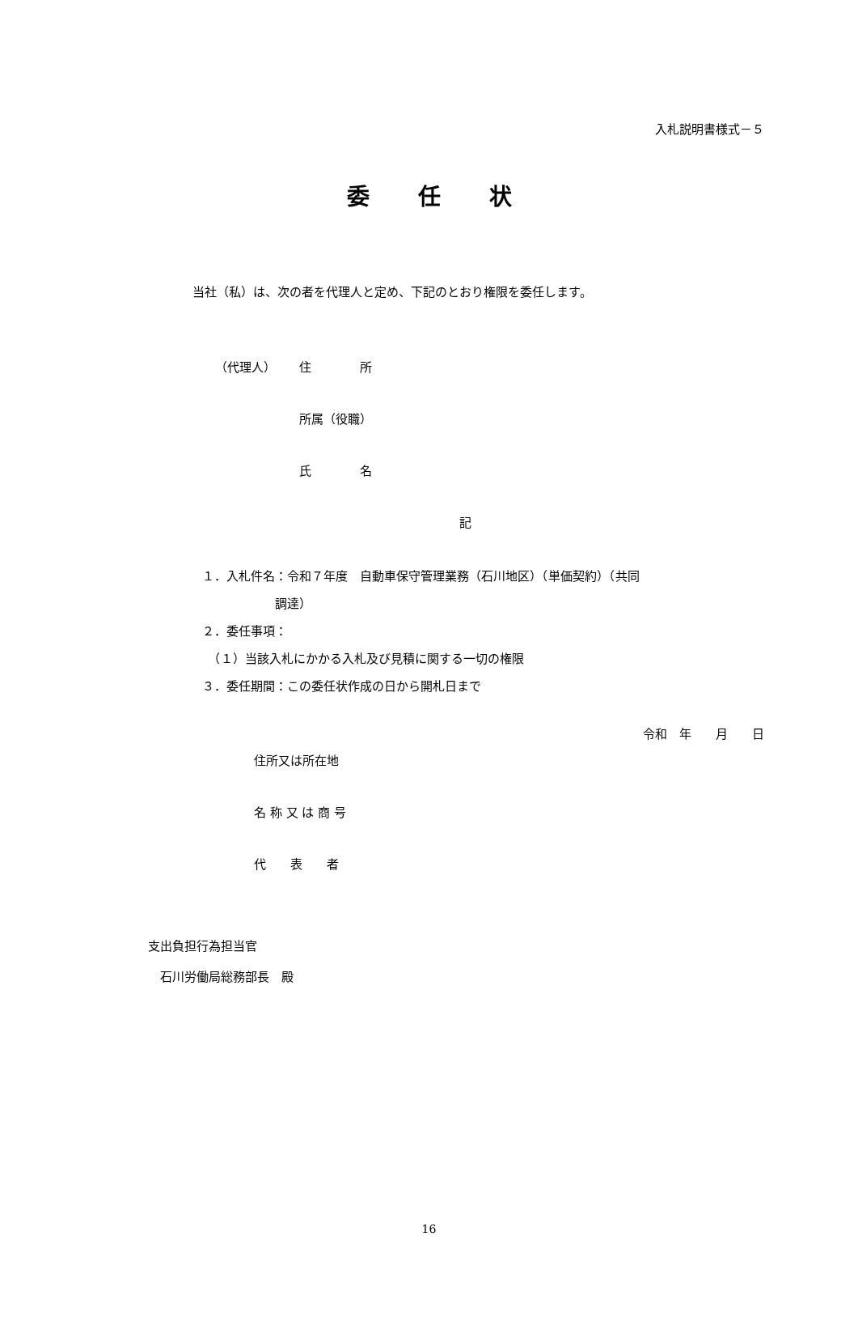入札説明書様式－５
委任状
当社（私）は、次の者を代理人と定め、下記のとおり権限を委任します。
（代理人） 住　　　　所
所属（役職）
氏　　　　名
記
１．入札件名：令和７年度　自動車保守管理業務（石川地区）（単価契約）（共同
　　　　　　調達）
２．委任事項：
　（１）当該入札にかかる入札及び見積に関する一切の権限
３．委任期間：この委任状作成の日から開札日まで
令和　年　　月　　日
住所又は所在地
名 称 又 は 商 号
代　　表　　者
支出負担行為担当官
　石川労働局総務部長　殿
16